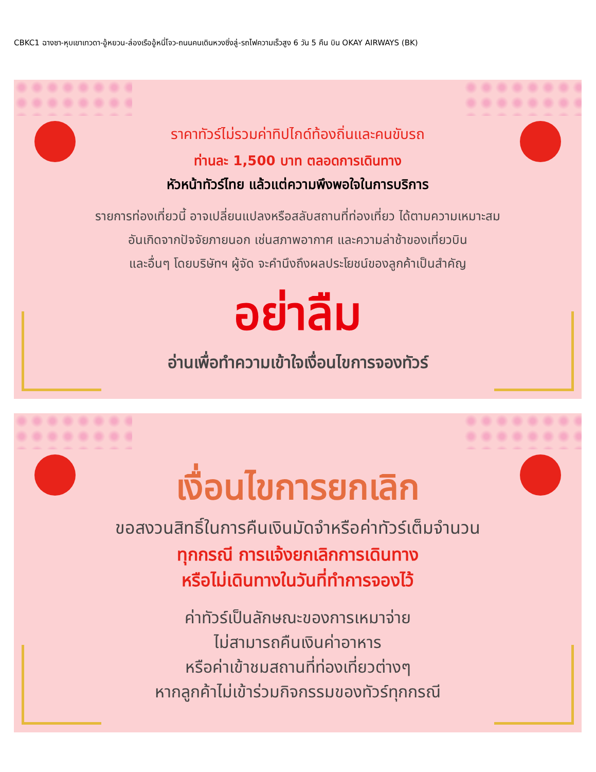CBKC1 ฉางซา-หุบเขาเทวดา-อู้หยวน-ล่องเรืออู้หนี่โจว-ถนนคนเดินหวงซิ่งลู่-รถไฟความเร็วสูง 6 วัน 5 คืน บิน OKAY AIRWAYS (BK)
ราคาทัวร์ไม่รวมค่าทิปไกด์ท้องถิ่นและคนขับรถ
ท่านละ 1,500 บาท ตลอดการเดินทาง
หัวหน้าทัวร์ไทย แล้วแต่ความพึงพอใจในการบริการ
รายการท่องเที่ยวนี้ อาจเปลี่ยนแปลงหรือสลับสถานที่ท่องเที่ยว ได้ตามความเหมาะสม
อันเกิดจากปัจจัยภายนอก เช่นสภาพอากาศ และความล่าช้าของเที่ยวบิน
และอื่นๆ โดยบริษัทฯ ผู้จัด จะคำนึงถึงผลประโยชน์ของลูกค้าเป็นสำคัญ
อย่าลืม
อ่านเพื่อทำความเข้าใจเงื่อนไขการจองทัวร์
เงื่อนไขการยกเลิก
ขอสงวนสิทธิ์ในการคืนเงินมัดจำหรือค่าทัวร์เต็มจำนวน
ทุกกรณี การแจ้งยกเลิกการเดินทาง
หรือไม่เดินทางในวันที่ทำการจองไว้
ค่าทัวร์เป็นลักษณะของการเหมาจ่าย
ไม่สามารถคืนเงินค่าอาหาร
หรือค่าเข้าชมสถานที่ท่องเที่ยวต่างๆ
หากลูกค้าไม่เข้าร่วมกิจกรรมของทัวร์ทุกกรณี